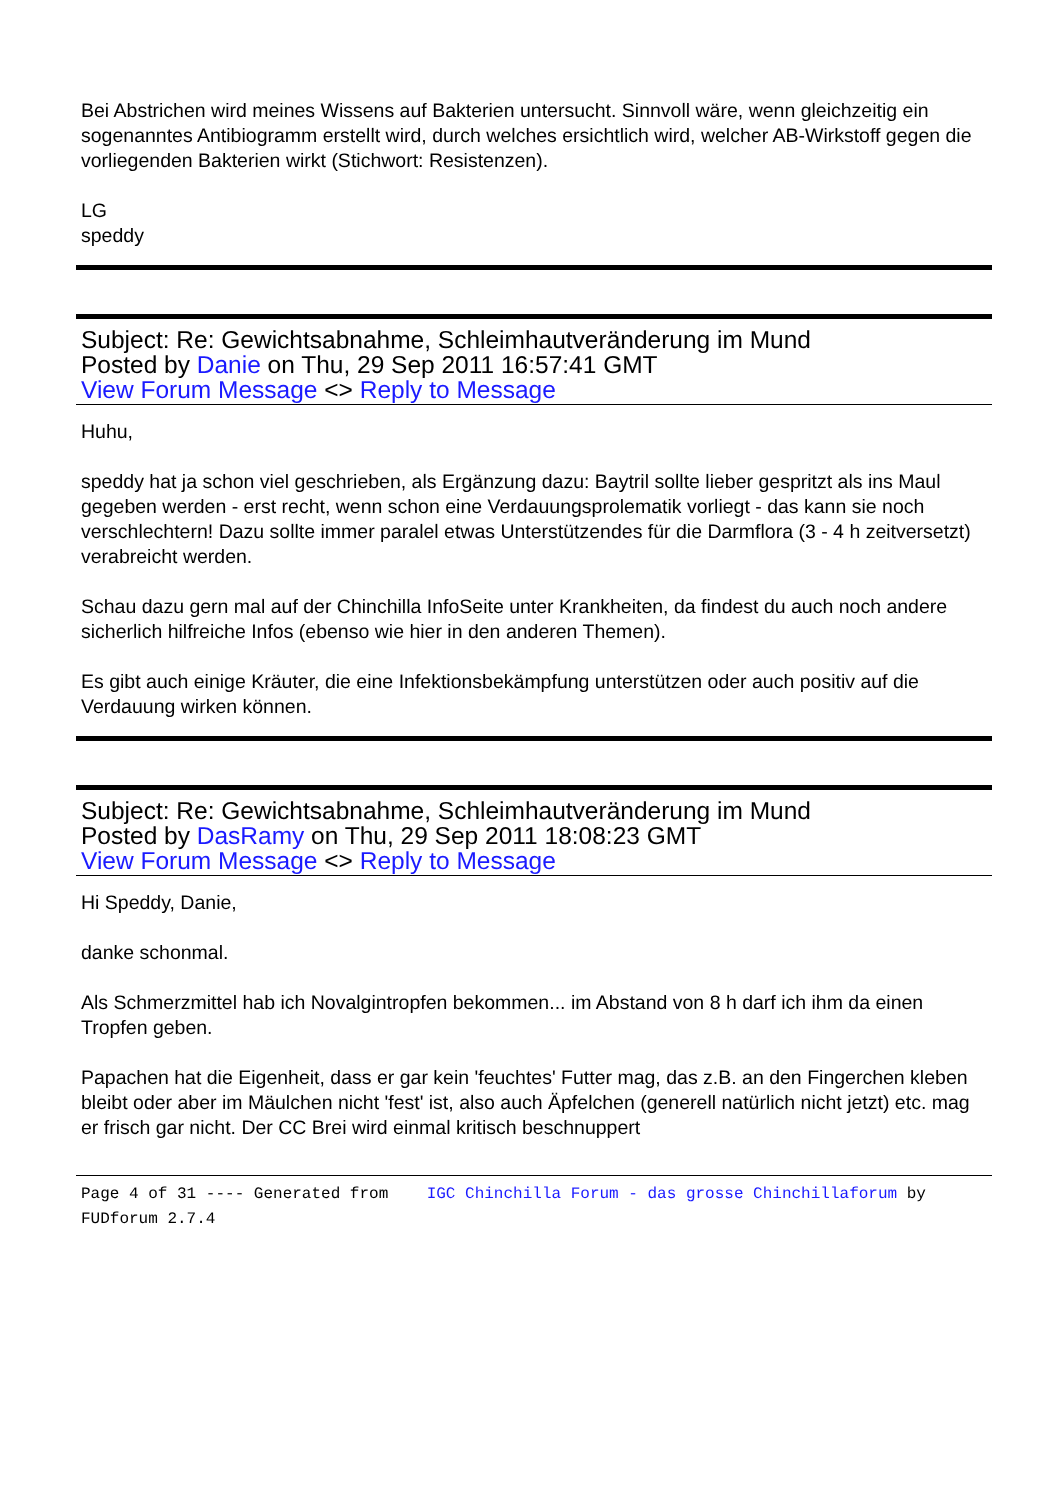Bei Abstrichen wird meines Wissens auf Bakterien untersucht. Sinnvoll wäre, wenn gleichzeitig ein sogenanntes Antibiogramm erstellt wird, durch welches ersichtlich wird, welcher AB-Wirkstoff gegen die vorliegenden Bakterien wirkt (Stichwort: Resistenzen).
LG
speddy
Subject: Re: Gewichtsabnahme, Schleimhautveränderung im Mund
Posted by Danie on Thu, 29 Sep 2011 16:57:41 GMT
View Forum Message <> Reply to Message
Huhu,
speddy hat ja schon viel geschrieben, als Ergänzung dazu: Baytril sollte lieber gespritzt als ins Maul gegeben werden - erst recht, wenn schon eine Verdauungsprolematik vorliegt - das kann sie noch verschlechtern! Dazu sollte immer paralel etwas Unterstützendes für die Darmflora (3 - 4 h zeitversetzt) verabreicht werden.
Schau dazu gern mal auf der Chinchilla InfoSeite unter Krankheiten, da findest du auch noch andere sicherlich hilfreiche Infos (ebenso wie hier in den anderen Themen).
Es gibt auch einige Kräuter, die eine Infektionsbekämpfung unterstützen oder auch positiv auf die Verdauung wirken können.
Subject: Re: Gewichtsabnahme, Schleimhautveränderung im Mund
Posted by DasRamy on Thu, 29 Sep 2011 18:08:23 GMT
View Forum Message <> Reply to Message
Hi Speddy, Danie,
danke schonmal.
Als Schmerzmittel hab ich Novalgintropfen bekommen... im Abstand von 8 h darf ich ihm da einen Tropfen geben.
Papachen hat die Eigenheit, dass er gar kein 'feuchtes' Futter mag, das z.B. an den Fingerchen kleben bleibt oder aber im Mäulchen nicht 'fest' ist, also auch Äpfelchen (generell natürlich nicht jetzt) etc. mag er frisch gar nicht. Der CC Brei wird einmal kritisch beschnuppert
Page 4 of 31 ---- Generated from IGC Chinchilla Forum - das grosse Chinchillaforum by FUDforum 2.7.4